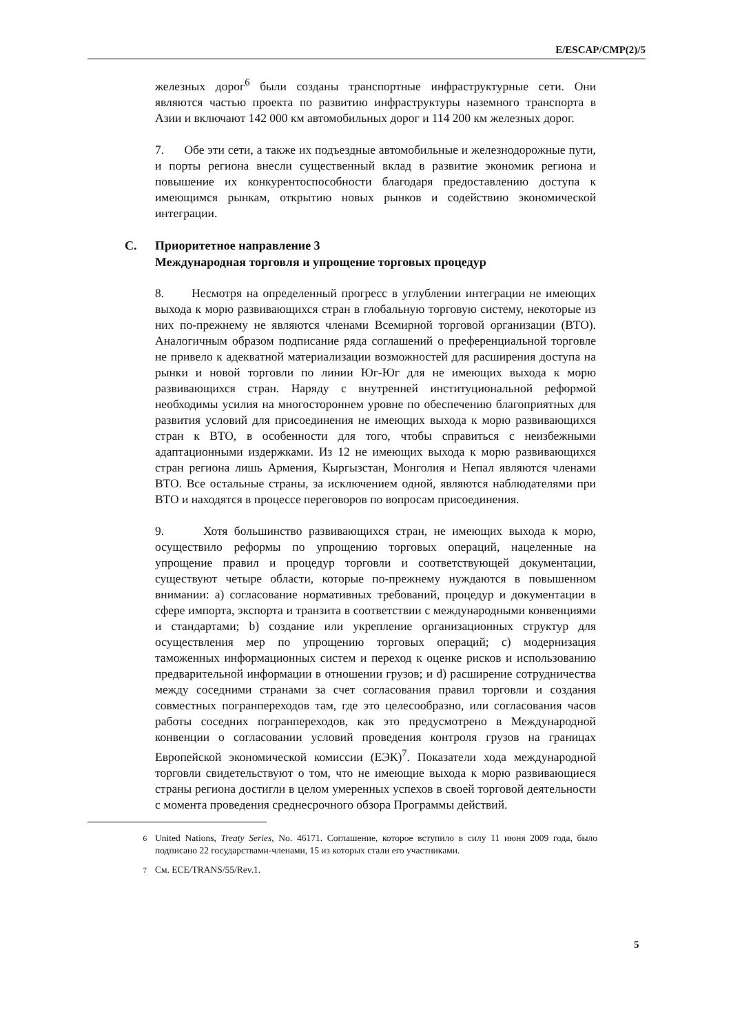E/ESCAP/CMP(2)/5
железных дорог<sup>6</sup> были созданы транспортные инфраструктурные сети. Они являются частью проекта по развитию инфраструктуры наземного транспорта в Азии и включают 142 000 км автомобильных дорог и 114 200 км железных дорог.
7. Обе эти сети, а также их подъездные автомобильные и железнодорожные пути, и порты региона внесли существенный вклад в развитие экономик региона и повышение их конкурентоспособности благодаря предоставлению доступа к имеющимся рынкам, открытию новых рынков и содействию экономической интеграции.
C. Приоритетное направление 3
Международная торговля и упрощение торговых процедур
8. Несмотря на определенный прогресс в углублении интеграции не имеющих выхода к морю развивающихся стран в глобальную торговую систему, некоторые из них по-прежнему не являются членами Всемирной торговой организации (ВТО). Аналогичным образом подписание ряда соглашений о преференциальной торговле не привело к адекватной материализации возможностей для расширения доступа на рынки и новой торговли по линии Юг-Юг для не имеющих выхода к морю развивающихся стран. Наряду с внутренней институциональной реформой необходимы усилия на многостороннем уровне по обеспечению благоприятных для развития условий для присоединения не имеющих выхода к морю развивающихся стран к ВТО, в особенности для того, чтобы справиться с неизбежными адаптационными издержками. Из 12 не имеющих выхода к морю развивающихся стран региона лишь Армения, Кыргызстан, Монголия и Непал являются членами ВТО. Все остальные страны, за исключением одной, являются наблюдателями при ВТО и находятся в процессе переговоров по вопросам присоединения.
9. Хотя большинство развивающихся стран, не имеющих выхода к морю, осуществило реформы по упрощению торговых операций, нацеленные на упрощение правил и процедур торговли и соответствующей документации, существуют четыре области, которые по-прежнему нуждаются в повышенном внимании: a) согласование нормативных требований, процедур и документации в сфере импорта, экспорта и транзита в соответствии с международными конвенциями и стандартами; b) создание или укрепление организационных структур для осуществления мер по упрощению торговых операций; c) модернизация таможенных информационных систем и переход к оценке рисков и использованию предварительной информации в отношении грузов; и d) расширение сотрудничества между соседними странами за счет согласования правил торговли и создания совместных погранпереходов там, где это целесообразно, или согласования часов работы соседних погранпереходов, как это предусмотрено в Международной конвенции о согласовании условий проведения контроля грузов на границах Европейской экономической комиссии (ЕЭК)<sup>7</sup>. Показатели хода международной торговли свидетельствуют о том, что не имеющие выхода к морю развивающиеся страны региона достигли в целом умеренных успехов в своей торговой деятельности с момента проведения среднесрочного обзора Программы действий.
<sup>6</sup> United Nations, Treaty Series, No. 46171. Соглашение, которое вступило в силу 11 июня 2009 года, было подписано 22 государствами-членами, 15 из которых стали его участниками.
<sup>7</sup> См. ECE/TRANS/55/Rev.1.
5